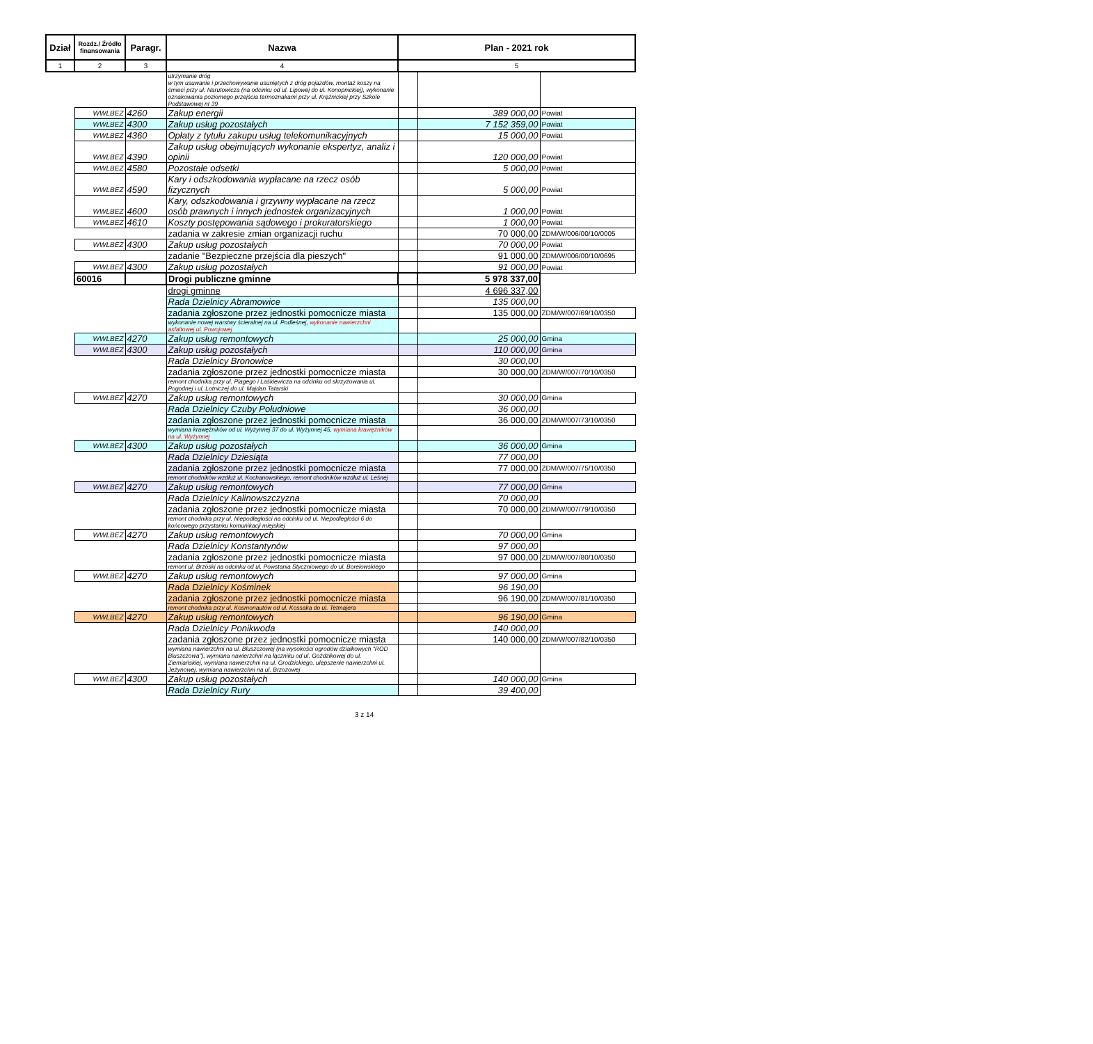| Dział | Rozdz./ Źródło finansowania | Paragr. | Nazwa | Plan - 2021 rok | | |
| --- | --- | --- | --- | --- | --- | --- |
| 1 | 2 | 3 | 4 | 5 | | |
| | | | utrzymanie dróg w tym usuwanie i przechowywanie usuniętych z dróg pojazdów, montaż koszy na śmieci przy ul. Narutowicza (na odcinku od ul. Lipowej do ul. Konopnickiej), wykonanie oznakowania poziomego przejścia termoznakami przy ul. Krężnickiej przy Szkole Podstawowej nr 39 | | | |
| | WWLBEZ | 4260 | Zakup energii | | 389 000,00 | Powiat |
| | WWLBEZ | 4300 | Zakup usług pozostałych | | 7 152 359,00 | Powiat |
| | WWLBEZ | 4360 | Opłaty z tytułu zakupu usług telekomunikacyjnych | | 15 000,00 | Powiat |
| | WWLBEZ | 4390 | Zakup usług obejmujących wykonanie ekspertyz, analiz i opinii | | 120 000,00 | Powiat |
| | WWLBEZ | 4580 | Pozostałe odsetki | | 5 000,00 | Powiat |
| | WWLBEZ | 4590 | Kary i odszkodowania wypłacane na rzecz osób fizycznych | | 5 000,00 | Powiat |
| | WWLBEZ | 4600 | Kary, odszkodowania i grzywny wypłacane na rzecz osób prawnych i innych jednostek organizacyjnych | | 1 000,00 | Powiat |
| | WWLBEZ | 4610 | Koszty postępowania sądowego i prokuratorskiego | | 1 000,00 | Powiat |
| | | | zadania w zakresie zmian organizacji ruchu | | 70 000,00 | ZDM/W/006/00/10/0005 |
| | WWLBEZ | 4300 | Zakup usług pozostałych | | 70 000,00 | Powiat |
| | | | zadanie "Bezpieczne przejścia dla pieszych" | | 91 000,00 | ZDM/W/006/00/10/0695 |
| | WWLBEZ | 4300 | Zakup usług pozostałych | | 91 000,00 | Powiat |
| | 60016 | | Drogi publiczne gminne | | 5 978 337,00 | |
| | | | drogi gminne | | 4 696 337,00 | |
| | | | Rada Dzielnicy Abramowice | | 135 000,00 | |
| | | | zadania zgłoszone przez jednostki pomocnicze miasta | | 135 000,00 | ZDM/W/007/69/10/0350 |
| | | | wykonanie nowej warstwy ścieralnej na ul. Podleśnej, wykonanie nawierzchni asfaltowej ul. Powojowej | | | |
| | WWLBEZ | 4270 | Zakup usług remontowych | | 25 000,00 | Gmina |
| | WWLBEZ | 4300 | Zakup usług pozostałych | | 110 000,00 | Gmina |
| | | | Rada Dzielnicy Bronowice | | 30 000,00 | |
| | | | zadania zgłoszone przez jednostki pomocnicze miasta | | 30 000,00 | ZDM/W/007/70/10/0350 |
| | | | remont chodnika przy ul. Plagego i Laśkiewicza na odcinku od skrzyżowania ul. Pogodnej i ul. Lotniczej do ul. Majdan Tatarski | | | |
| | WWLBEZ | 4270 | Zakup usług remontowych | | 30 000,00 | Gmina |
| | | | Rada Dzielnicy Czuby Południowe | | 36 000,00 | |
| | | | zadania zgłoszone przez jednostki pomocnicze miasta | | 36 000,00 | ZDM/W/007/73/10/0350 |
| | | | wymiana krawężników od ul. Wyżynnej 37 do ul. Wyżynnej 45, wymiana krawężników na ul. Wyżynnej | | | |
| | WWLBEZ | 4300 | Zakup usług pozostałych | | 36 000,00 | Gmina |
| | | | Rada Dzielnicy Dziesiąta | | 77 000,00 | |
| | | | zadania zgłoszone przez jednostki pomocnicze miasta | | 77 000,00 | ZDM/W/007/75/10/0350 |
| | | | remont chodników wzdłuż ul. Kochanowskiego, remont chodników wzdłuż ul. Leśnej | | | |
| | WWLBEZ | 4270 | Zakup usług remontowych | | 77 000,00 | Gmina |
| | | | Rada Dzielnicy Kalinowszczyzna | | 70 000,00 | |
| | | | zadania zgłoszone przez jednostki pomocnicze miasta | | 70 000,00 | ZDM/W/007/79/10/0350 |
| | | | remont chodnika przy ul. Niepodległości na odcinku od ul. Niepodległości 6 do końcowego przystanku komunikacji miejskiej | | | |
| | WWLBEZ | 4270 | Zakup usług remontowych | | 70 000,00 | Gmina |
| | | | Rada Dzielnicy Konstantynów | | 97 000,00 | |
| | | | zadania zgłoszone przez jednostki pomocnicze miasta | | 97 000,00 | ZDM/W/007/80/10/0350 |
| | | | remont ul. Brzóski na odcinku od ul. Powstania Styczniowego do ul. Borelowskiego | | | |
| | WWLBEZ | 4270 | Zakup usług remontowych | | 97 000,00 | Gmina |
| | | | Rada Dzielnicy Kośminek | | 96 190,00 | |
| | | | zadania zgłoszone przez jednostki pomocnicze miasta | | 96 190,00 | ZDM/W/007/81/10/0350 |
| | | | remont chodnika przy ul. Kosmonautów od ul. Kossaka do ul. Tetmajera | | | |
| | WWLBEZ | 4270 | Zakup usług remontowych | | 96 190,00 | Gmina |
| | | | Rada Dzielnicy Ponikwoda | | 140 000,00 | |
| | | | zadania zgłoszone przez jednostki pomocnicze miasta | | 140 000,00 | ZDM/W/007/82/10/0350 |
| | | | wymiana nawierzchni na ul. Bluszczowej (na wysokości ogrodów działkowych "ROD Bluszczowa"), wymiana nawierzchni na łączniku od ul. Goździkowej do ul. Ziemiańskiej, wymiana nawierzchni na ul. Grodzickiego, ulepszenie nawierzchni ul. Jeżynowej, wymiana nawierzchni na ul. Brzozowej | | | |
| | WWLBEZ | 4300 | Zakup usług pozostałych | | 140 000,00 | Gmina |
| | | | Rada Dzielnicy Rury | | 39 400,00 | |
3 z 14